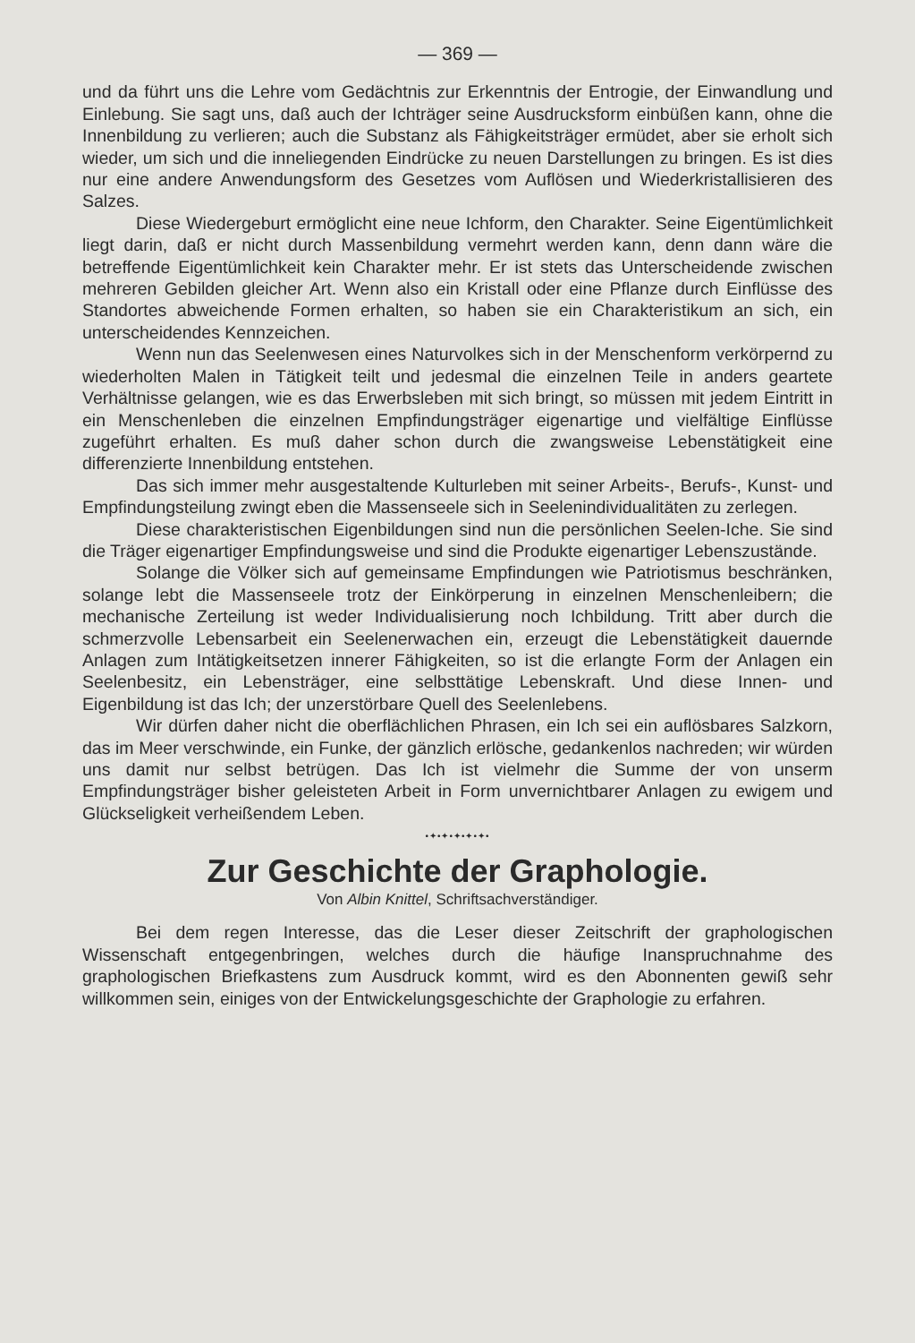— 369 —
und da führt uns die Lehre vom Gedächtnis zur Erkenntnis der Entrogie, der Einwandlung und Einlebung. Sie sagt uns, daß auch der Ichträger seine Ausdrucksform einbüßen kann, ohne die Innenbildung zu verlieren; auch die Substanz als Fähigkeitsträger ermüdet, aber sie erholt sich wieder, um sich und die inneliegenden Eindrücke zu neuen Darstellungen zu bringen. Es ist dies nur eine andere Anwendungsform des Gesetzes vom Auflösen und Wiederkristallisieren des Salzes.
Diese Wiedergeburt ermöglicht eine neue Ichform, den Charakter. Seine Eigentümlichkeit liegt darin, daß er nicht durch Massenbildung vermehrt werden kann, denn dann wäre die betreffende Eigentümlichkeit kein Charakter mehr. Er ist stets das Unterscheidende zwischen mehreren Gebilden gleicher Art. Wenn also ein Kristall oder eine Pflanze durch Einflüsse des Standortes abweichende Formen erhalten, so haben sie ein Charakteristikum an sich, ein unterscheidendes Kennzeichen.
Wenn nun das Seelenwesen eines Naturvolkes sich in der Menschenform verkörpernd zu wiederholten Malen in Tätigkeit teilt und jedesmal die einzelnen Teile in anders geartete Verhältnisse gelangen, wie es das Erwerbsleben mit sich bringt, so müssen mit jedem Eintritt in ein Menschenleben die einzelnen Empfindungsträger eigenartige und vielfältige Einflüsse zugeführt erhalten. Es muß daher schon durch die zwangsweise Lebenstätigkeit eine differenzierte Innenbildung entstehen.
Das sich immer mehr ausgestaltende Kulturleben mit seiner Arbeits-, Berufs-, Kunst- und Empfindungsteilung zwingt eben die Massenseele sich in Seelenindividualitäten zu zerlegen.
Diese charakteristischen Eigenbildungen sind nun die persönlichen Seelen-Iche. Sie sind die Träger eigenartiger Empfindungsweise und sind die Produkte eigenartiger Lebenszustände.
Solange die Völker sich auf gemeinsame Empfindungen wie Patriotismus beschränken, solange lebt die Massenseele trotz der Einkörperung in einzelnen Menschenleibern; die mechanische Zerteilung ist weder Individualisierung noch Ichbildung. Tritt aber durch die schmerzvolle Lebensarbeit ein Seelenerwachen ein, erzeugt die Lebenstätigkeit dauernde Anlagen zum Intätigkeitsetzen innerer Fähigkeiten, so ist die erlangte Form der Anlagen ein Seelenbesitz, ein Lebensträger, eine selbsttätige Lebenskraft. Und diese Innen- und Eigenbildung ist das Ich; der unzerstörbare Quell des Seelenlebens.
Wir dürfen daher nicht die oberflächlichen Phrasen, ein Ich sei ein auflösbares Salzkorn, das im Meer verschwinde, ein Funke, der gänzlich erlösche, gedankenlos nachreden; wir würden uns damit nur selbst betrügen. Das Ich ist vielmehr die Summe der von unserm Empfindungsträger bisher geleisteten Arbeit in Form unvernichtbarer Anlagen zu ewigem und Glückseligkeit verheißendem Leben.
•✦•✦•✦•✦•✦•
Zur Geschichte der Graphologie.
Von Albin Knittel, Schriftsachverständiger.
Bei dem regen Interesse, das die Leser dieser Zeitschrift der graphologischen Wissenschaft entgegenbringen, welches durch die häufige Inanspruchnahme des graphologischen Briefkastens zum Ausdruck kommt, wird es den Abonnenten gewiß sehr willkommen sein, einiges von der Entwickelungsgeschichte der Graphologie zu erfahren.